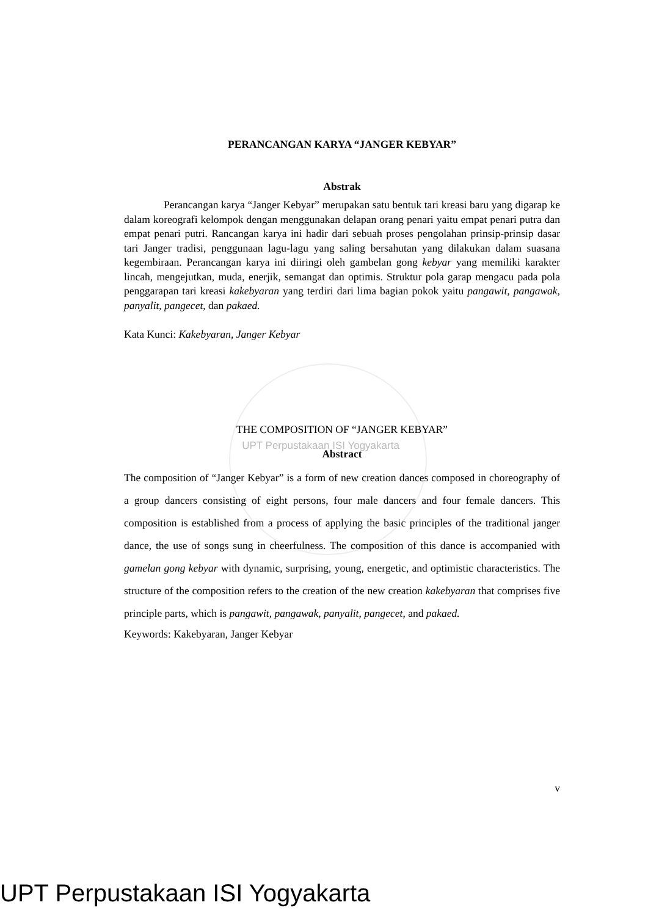PERANCANGAN KARYA “JANGER KEBYAR”
Abstrak
Perancangan karya “Janger Kebyar” merupakan satu bentuk tari kreasi baru yang digarap ke dalam koreografi kelompok dengan menggunakan delapan orang penari yaitu empat penari putra dan empat penari putri. Rancangan karya ini hadir dari sebuah proses pengolahan prinsip-prinsip dasar tari Janger tradisi, penggunaan lagu-lagu yang saling bersahutan yang dilakukan dalam suasana kegembiraan. Perancangan karya ini diiringi oleh gambelan gong kebyar yang memiliki karakter lincah, mengejutkan, muda, enerjik, semangat dan optimis. Struktur pola garap mengacu pada pola penggarapan tari kreasi kakebyaran yang terdiri dari lima bagian pokok yaitu pangawit, pangawak, panyalit, pangecet, dan pakaed.
Kata Kunci: Kakebyaran, Janger Kebyar
THE COMPOSITION OF “JANGER KEBYAR”
UPT Perpustakaan ISI Yogyakarta
Abstract
The composition of “Janger Kebyar” is a form of new creation dances composed in choreography of a group dancers consisting of eight persons, four male dancers and four female dancers. This composition is established from a process of applying the basic principles of the traditional janger dance, the use of songs sung in cheerfulness. The composition of this dance is accompanied with gamelan gong kebyar with dynamic, surprising, young, energetic, and optimistic characteristics. The structure of the composition refers to the creation of the new creation kakebyaran that comprises five principle parts, which is pangawit, pangawak, panyalit, pangecet, and pakaed.
Keywords: Kakebyaran, Janger Kebyar
v
UPT Perpustakaan ISI Yogyakarta